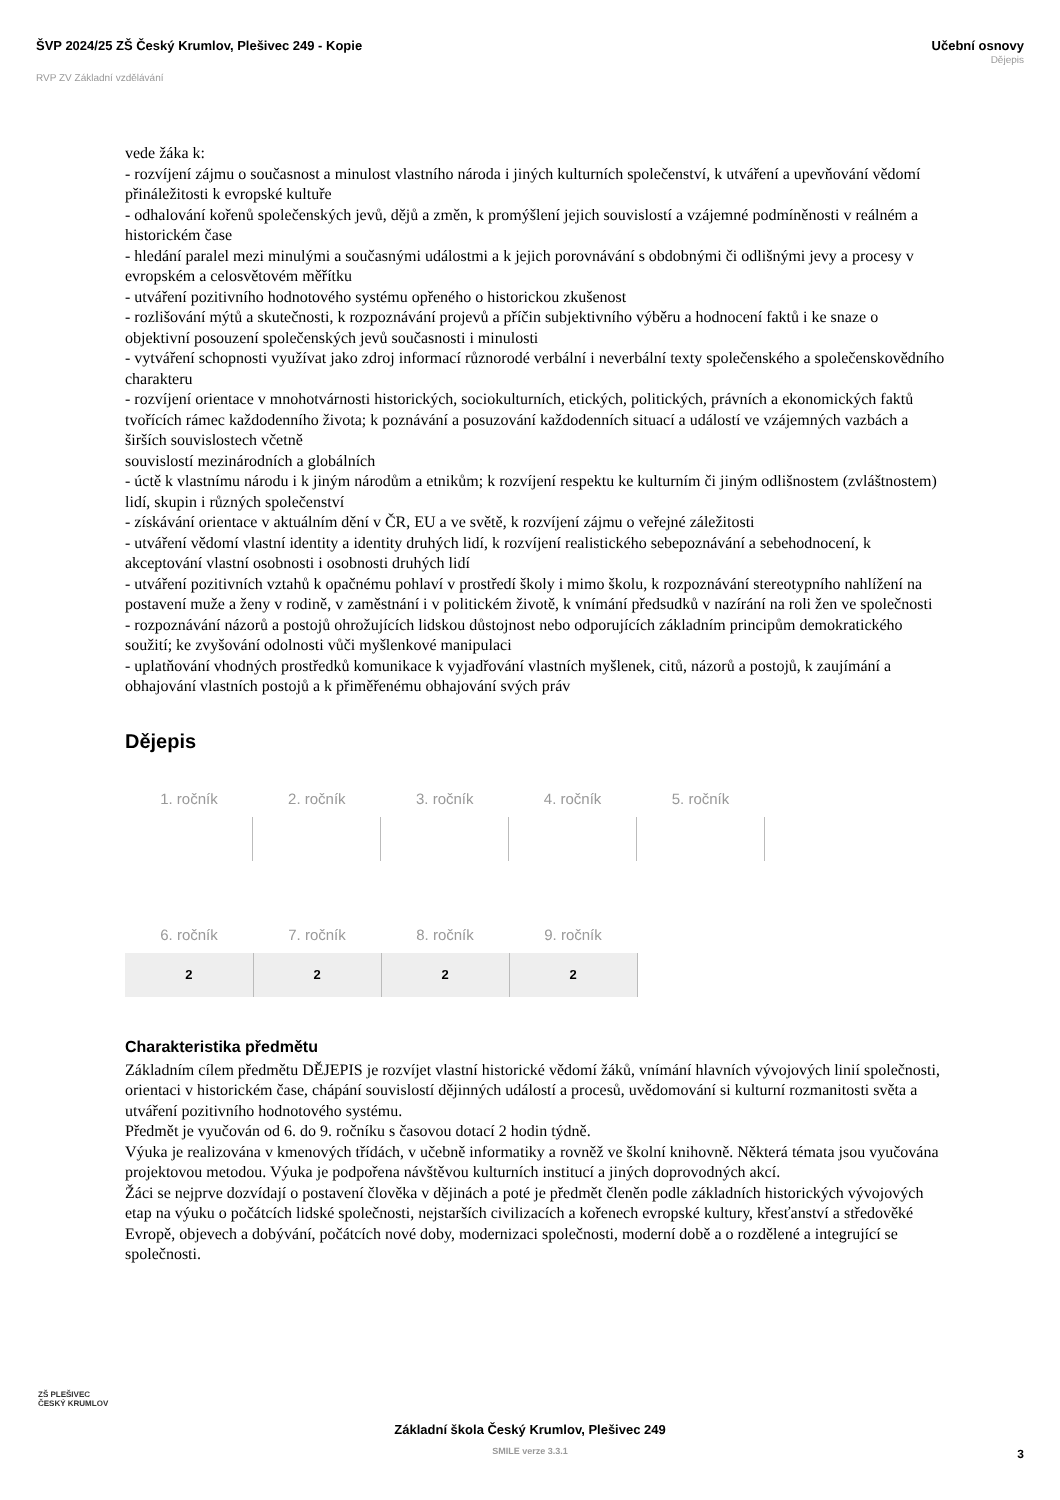ŠVP 2024/25 ZŠ Český Krumlov, Plešivec 249 - Kopie
RVP ZV Základní vzdělávání
Učební osnovy
Dějepis
vede žáka k:
- rozvíjení zájmu o současnost a minulost vlastního národa i jiných kulturních společenství, k utváření a upevňování vědomí přináležitosti k evropské kultuře
- odhalování kořenů společenských jevů, dějů a změn, k promýšlení jejich souvislostí a vzájemné podmíněnosti v reálném a historickém čase
- hledání paralel mezi minulými a současnými událostmi a k jejich porovnávání s obdobnými či odlišnými jevy a procesy v evropském a celosvětovém měřítku
- utváření pozitivního hodnotového systému opřeného o historickou zkušenost
- rozlišování mýtů a skutečnosti, k rozpoznávání projevů a příčin subjektivního výběru a hodnocení faktů i ke snaze o objektivní posouzení společenských jevů současnosti i minulosti
- vytváření schopnosti využívat jako zdroj informací různorodé verbální i neverbální texty společenského a společenskovědního charakteru
- rozvíjení orientace v mnohotvárnosti historických, sociokulturních, etických, politických, právních a ekonomických faktů tvořících rámec každodenního života; k poznávání a posuzování každodenních situací a událostí ve vzájemných vazbách a širších souvislostech včetně
souvislostí mezinárodních a globálních
- úctě k vlastnímu národu i k jiným národům a etnikům; k rozvíjení respektu ke kulturním či jiným odlišnostem (zvláštnostem) lidí, skupin i různých společenství
- získávání orientace v aktuálním dění v ČR, EU a ve světě, k rozvíjení zájmu o veřejné záležitosti
- utváření vědomí vlastní identity a identity druhých lidí, k rozvíjení realistického sebepoznávání a sebehodnocení, k akceptování vlastní osobnosti i osobnosti druhých lidí
- utváření pozitivních vztahů k opačnému pohlaví v prostředí školy i mimo školu, k rozpoznávání stereotypního nahlížení na postavení muže a ženy v rodině, v zaměstnání i v politickém životě, k vnímání předsudků v nazírání na roli žen ve společnosti
- rozpoznávání názorů a postojů ohrožujících lidskou důstojnost nebo odporujících základním principům demokratického soužití; ke zvyšování odolnosti vůči myšlenkové manipulaci
- uplatňování vhodných prostředků komunikace k vyjadřování vlastních myšlenek, citů, názorů a postojů, k zaujímání a obhajování vlastních postojů a k přiměřenému obhajování svých práv
Dějepis
| 1. ročník | 2. ročník | 3. ročník | 4. ročník | 5. ročník |
| --- | --- | --- | --- | --- |
| 6. ročník | 7. ročník | 8. ročník | 9. ročník | |
| --- | --- | --- | --- | --- |
| 2 | 2 | 2 | 2 | |
Charakteristika předmětu
Základním cílem předmětu DĚJEPIS je rozvíjet vlastní historické vědomí žáků, vnímání hlavních vývojových linií společnosti, orientaci v historickém čase, chápání souvislostí dějinných událostí a procesů, uvědomování si kulturní rozmanitosti světa a utváření pozitivního hodnotového systému.
Předmět je vyučován od 6. do 9. ročníku s časovou dotací 2 hodin týdně.
Výuka je realizována v kmenových třídách, v učebně informatiky a rovněž ve školní knihovně. Některá témata jsou vyučována projektovou metodou. Výuka je podpořena návštěvou kulturních institucí a jiných doprovodných akcí.
Žáci se nejprve dozvídají o postavení člověka v dějinách a poté je předmět členěn podle základních historických vývojových etap na výuku o počátcích lidské společnosti, nejstarších civilizacích a kořenech evropské kultury, křesťanství a středověké Evropě, objevech a dobývání, počátcích nové doby, modernizaci společnosti, moderní době a o rozdělené a integrující se společnosti.
ZŠ PLEŠIVEC
ČESKÝ KRUMLOV
Základní škola Český Krumlov, Plešivec 249
SMILE verze 3.3.1
3